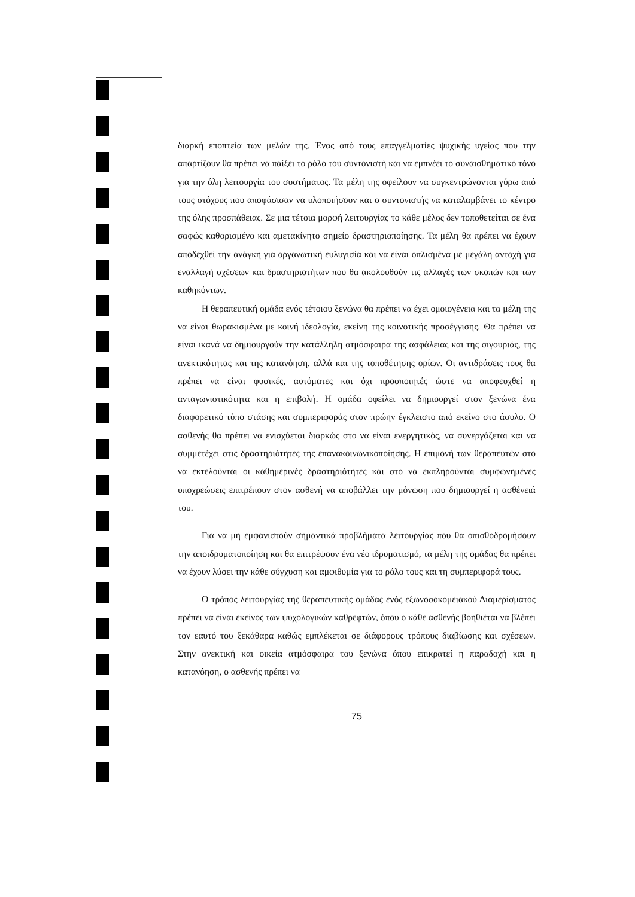διαρκή εποπτεία των μελών της. Ένας από τους επαγγελματίες ψυχικής υγείας που την απαρτίζουν θα πρέπει να παίξει το ρόλο του συντονιστή και να εμπνέει το συναισθηματικό τόνο για την όλη λειτουργία του συστήματος. Τα μέλη της οφείλουν να συγκεντρώνονται γύρω από τους στόχους που αποφάσισαν να υλοποιήσουν και ο συντονιστής να καταλαμβάνει το κέντρο της όλης προσπάθειας. Σε μια τέτοια μορφή λειτουργίας το κάθε μέλος δεν τοποθετείται σε ένα σαφώς καθορισμένο και αμετακίνητο σημείο δραστηριοποίησης. Τα μέλη θα πρέπει να έχουν αποδεχθεί την ανάγκη για οργανωτική ευλυγισία και να είναι οπλισμένα με μεγάλη αντοχή για εναλλαγή σχέσεων και δραστηριοτήτων που θα ακολουθούν τις αλλαγές των σκοπών και των καθηκόντων.
Η θεραπευτική ομάδα ενός τέτοιου ξενώνα θα πρέπει να έχει ομοιογένεια και τα μέλη της να είναι θωρακισμένα με κοινή ιδεολογία, εκείνη της κοινοτικής προσέγγισης. Θα πρέπει να είναι ικανά να δημιουργούν την κατάλληλη ατμόσφαιρα της ασφάλειας και της σιγουριάς, της ανεκτικότητας και της κατανόηση, αλλά και της τοποθέτησης ορίων. Οι αντιδράσεις τους θα πρέπει να είναι φυσικές, αυτόματες και όχι προσποιητές ώστε να αποφευχθεί η ανταγωνιστικότητα και η επιβολή. Η ομάδα οφείλει να δημιουργεί στον ξενώνα ένα διαφορετικό τύπο στάσης και συμπεριφοράς στον πρώην έγκλειστο από εκείνο στο άσυλο. Ο ασθενής θα πρέπει να ενισχύεται διαρκώς στο να είναι ενεργητικός, να συνεργάζεται και να συμμετέχει στις δραστηριότητες της επανακοινωνικοποίησης. Η επιμονή των θεραπευτών στο να εκτελούνται οι καθημερινές δραστηριότητες και στο να εκπληρούνται συμφωνημένες υποχρεώσεις επιτρέπουν στον ασθενή να αποβάλλει την μόνωση που δημιουργεί η ασθένειά του.
Για να μη εμφανιστούν σημαντικά προβλήματα λειτουργίας που θα οπισθοδρομήσουν την αποιδρυματοποίηση και θα επιτρέψουν ένα νέο ιδρυματισμό, τα μέλη της ομάδας θα πρέπει να έχουν λύσει την κάθε σύγχυση και αμφιθυμία για το ρόλο τους και τη συμπεριφορά τους.
Ο τρόπος λειτουργίας της θεραπευτικής ομάδας ενός εξωνοσοκομειακού Διαμερίσματος πρέπει να είναι εκείνος των ψυχολογικών καθρεφτών, όπου ο κάθε ασθενής βοηθιέται να βλέπει τον εαυτό του ξεκάθαρα καθώς εμπλέκεται σε διάφορους τρόπους διαβίωσης και σχέσεων. Στην ανεκτική και οικεία ατμόσφαιρα του ξενώνα όπου επικρατεί η παραδοχή και η κατανόηση, ο ασθενής πρέπει να
75